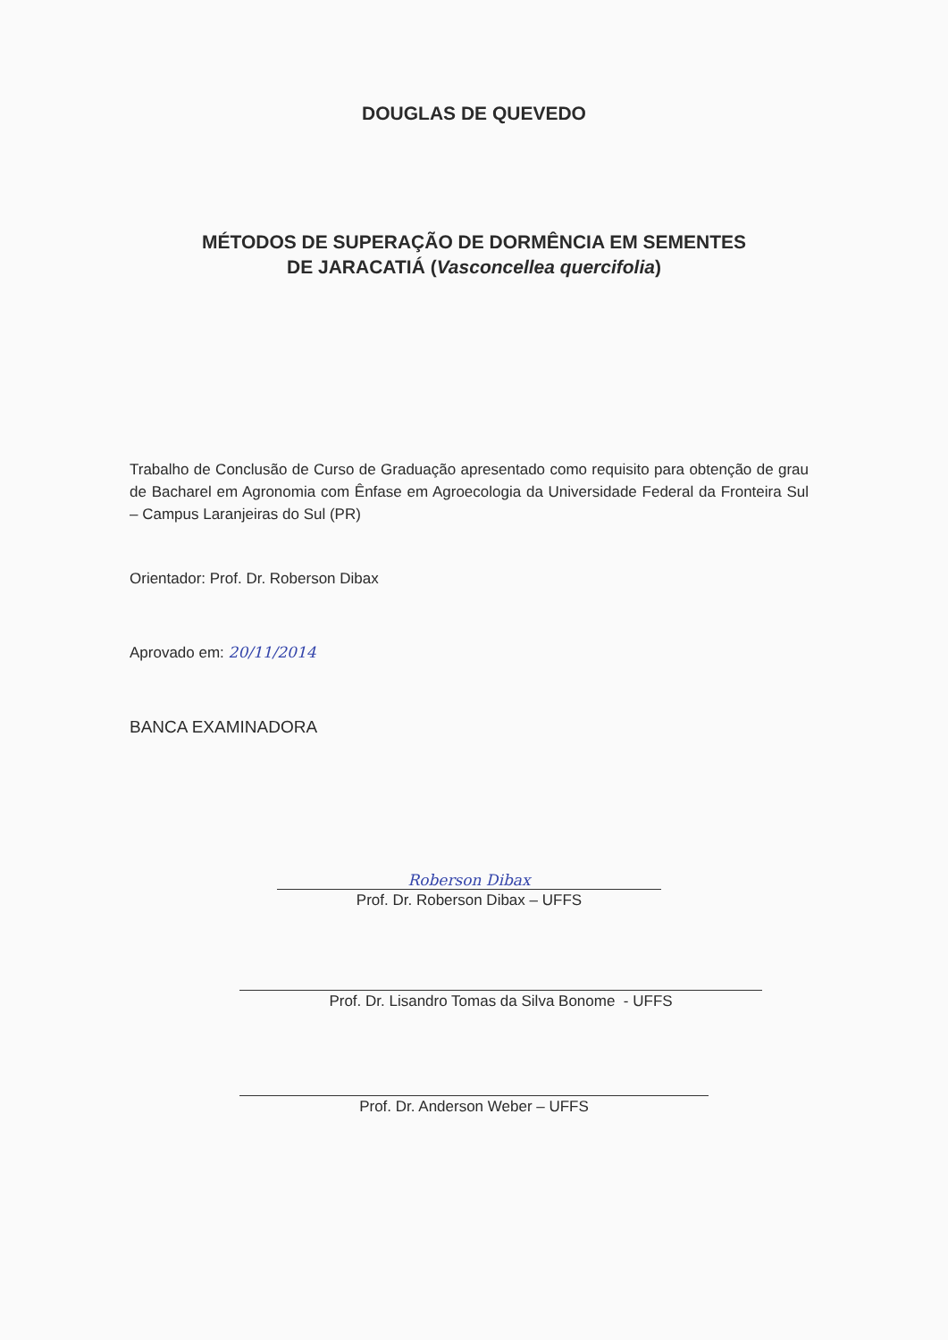DOUGLAS DE QUEVEDO
MÉTODOS DE SUPERAÇÃO DE DORMÊNCIA EM SEMENTES
DE JARACATIÁ (Vasconcellea quercifolia)
Trabalho de Conclusão de Curso de Graduação apresentado como requisito para obtenção de grau de Bacharel em Agronomia com Ênfase em Agroecologia da Universidade Federal da Fronteira Sul – Campus Laranjeiras do Sul (PR)
Orientador: Prof. Dr. Roberson Dibax
Aprovado em: 20/11/2014
BANCA EXAMINADORA
Roberson Dibax
Prof. Dr. Roberson Dibax – UFFS
Prof. Dr. Lisandro Tomas da Silva Bonome - UFFS
Prof. Dr. Anderson Weber – UFFS